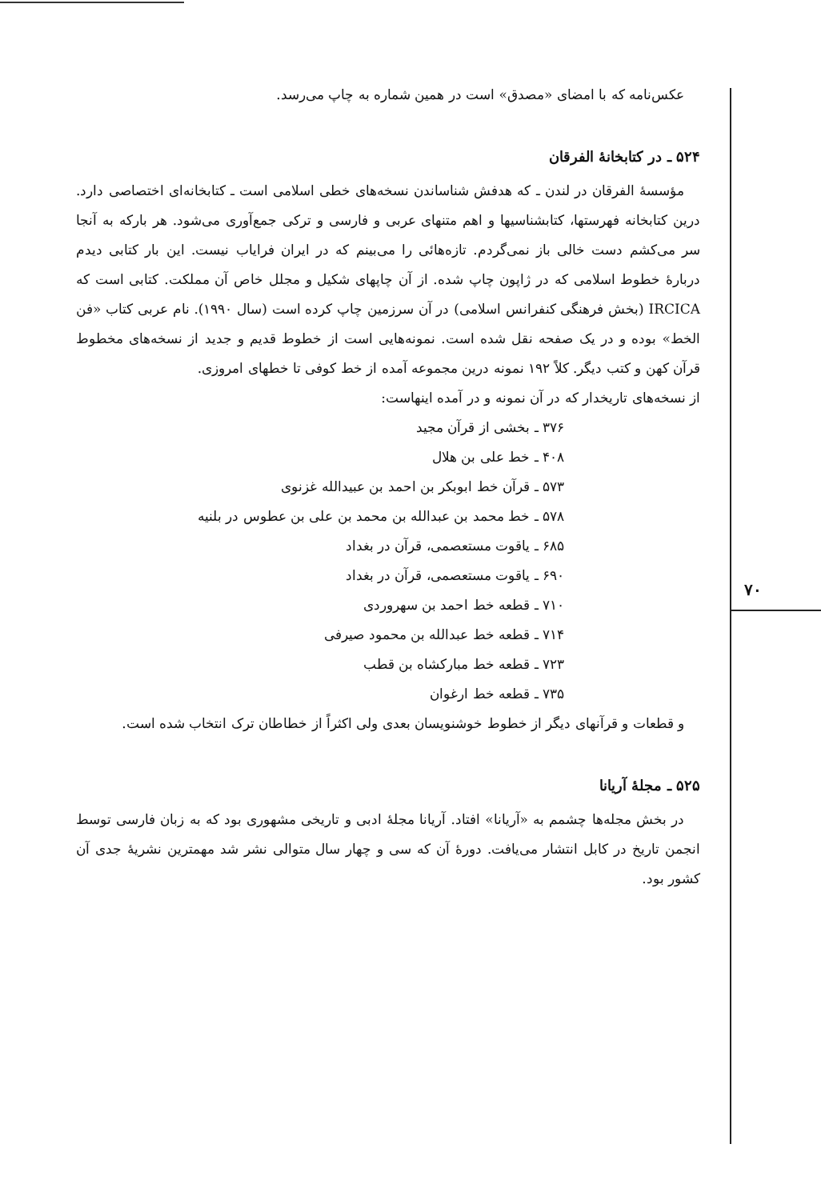۷۰
عکس‌نامه که با امضای «مصدق» است در همین شماره به چاپ می‌رسد.
۵۲۴ ـ در کتابخانهٔ الفرقان
مؤسسهٔ الفرقان در لندن ـ که هدفش شناساندن نسخه‌های خطی اسلامی است ـ کتابخانه‌ای اختصاصی دارد. درین کتابخانه فهرستها، کتابشناسیها و اهم متنهای عربی و فارسی و ترکی جمع‌آوری می‌شود. هر بارکه به آنجا سر می‌کشم دست خالی باز نمی‌گردم. تازه‌هائی را می‌بینم که در ایران فرایاب نیست. این بار کتابی دیدم دربارهٔ خطوط اسلامی که در ژاپون چاپ شده. از آن چاپهای شکیل و مجلل خاص آن مملکت. کتابی است که IRCICA (بخش فرهنگی کنفرانس اسلامی) در آن سرزمین چاپ کرده است (سال ۱۹۹۰). نام عربی کتاب «فن الخط» بوده و در یک صفحه نقل شده است. نمونه‌هایی است از خطوط قدیم و جدید از نسخه‌های مخطوط قرآن کهن و کتب دیگر. کلاً ۱۹۲ نمونه درین مجموعه آمده از خط کوفی تا خطهای امروزی.
از نسخه‌های تاریخدار که در آن نمونه و در آمده اینهاست:
۳۷۶ ـ بخشی از قرآن مجید
۴۰۸ ـ خط علی بن هلال
۵۷۳ ـ قرآن خط ابوبکر بن احمد بن عبیدالله غزنوی
۵۷۸ ـ خط محمد بن عبدالله بن محمد بن علی بن عطوس در بلنیه
۶۸۵ ـ یاقوت مستعصمی، قرآن در بغداد
۶۹۰ ـ یاقوت مستعصمی، قرآن در بغداد
۷۱۰ ـ قطعه خط احمد بن سهروردی
۷۱۴ ـ قطعه خط عبدالله بن محمود صیرفی
۷۲۳ ـ قطعه خط مبارکشاه بن قطب
۷۳۵ ـ قطعه خط ارغوان
و قطعات و قرآنهای دیگر از خطوط خوشنویسان بعدی ولی اکثراً از خطاطان ترک انتخاب شده است.
۵۲۵ ـ مجلهٔ آریانا
در بخش مجله‌ها چشمم به «آریانا» افتاد. آریانا مجلهٔ ادبی و تاریخی مشهوری بود که به زبان فارسی توسط انجمن تاریخ در کابل انتشار می‌یافت. دورهٔ آن که سی و چهار سال متوالی نشر شد مهمترین نشریهٔ جدی آن کشور بود.